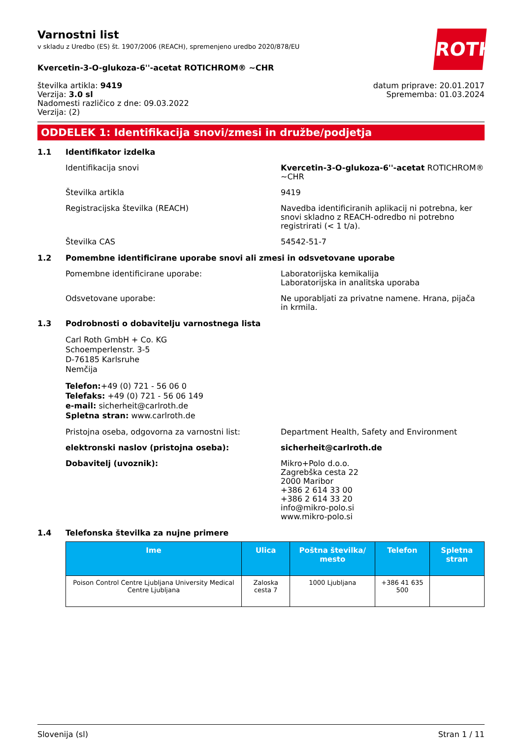Varnostni list
v skladu z Uredbo (ES) št. 1907/2006 (REACH), spremenjeno uredbo 2020/878/EU
ROTH
Kvercetin-3-O-glukoza-6''-acetat ROTICHROM® ~CHR
številka artikla: 9419
Verzija: 3.0 sl
Nadomesti različico z dne: 09.03.2022
Verzija: (2)
datum priprave: 20.01.2017
Sprememba: 01.03.2024
ODDELEK 1: Identifikacija snovi/zmesi in družbe/podjetja
1.1 Identifikator izdelka
Identifikacija snovi Kvercetin-3-O-glukoza-6''-acetat ROTICHROM® ~CHR
Številka artikla 9419
Registracijska številka (REACH) Navedba identificiranih aplikacij ni potrebna, ker snovi skladno z REACH-odredbo ni potrebno registrirati (< 1 t/a).
Številka CAS 54542-51-7
1.2 Pomembne identificirane uporabe snovi ali zmesi in odsvetovane uporabe
Pomembne identificirane uporabe: Laboratorijska kemikalija
Laboratorijska in analitska uporaba
Odsvetovane uporabe: Ne uporabljati za privatne namene. Hrana, pijača in krmila.
1.3 Podrobnosti o dobavitelju varnostnega lista
Carl Roth GmbH + Co. KG
Schoemperlenstr. 3-5
D-76185 Karlsruhe
Nemčija
Telefon:+49 (0) 721 - 56 06 0
Telefaks: +49 (0) 721 - 56 06 149
e-mail: sicherheit@carlroth.de
Spletna stran: www.carlroth.de
Pristojna oseba, odgovorna za varnostni list: Department Health, Safety and Environment
elektronski naslov (pristojna oseba): sicherheit@carlroth.de
Dobavitelj (uvoznik): Mikro+Polo d.o.o.
Zagrebška cesta 22
2000 Maribor
+386 2 614 33 00
+386 2 614 33 20
info@mikro-polo.si
www.mikro-polo.si
1.4 Telefonska številka za nujne primere
| Ime | Ulica | Poštna številka/ mesto | Telefon | Spletna stran |
| --- | --- | --- | --- | --- |
| Poison Control Centre Ljubljana University Medical Centre Ljubljana | Zaloska cesta 7 | 1000 Ljubljana | +386 41 635 500 | |
Slovenija (sl) Stran 1 / 11